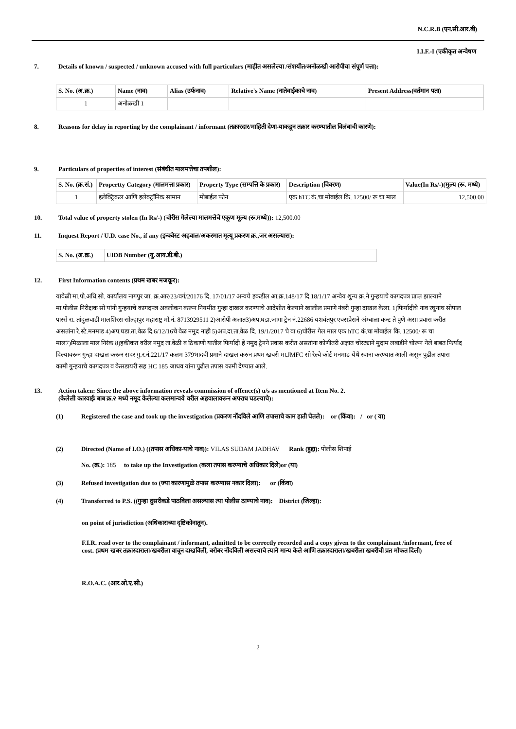N.C.R.B (एन.सी.आर.बी)
I.I.F.-I (एकीकृत अन्वेषण
7. Details of known / suspected / unknown accused with full particulars (माहीत असलेल्या /संशयीत/अनोळखी आरोपीचा संपूर्ण पत्ता):
| S. No. (अ.क्र.) | Name (नाव) | Alias (उर्फनाव) | Relative's Name (नातेवाईकाचे नाव) | Present Address(वर्तमान पता) |
| --- | --- | --- | --- | --- |
| 1 | अनोळखी 1 | | | |
8. Reasons for delay in reporting by the complainant / informant (तक्रारदार/माहिती देणा-याकडून तक्रार करण्यातील विलंबाची कारणे):
9. Particulars of properties of interest (संबंधीत मालमत्तेचा तपशील):
| S. No. (क्र.सं.) | Propertty Category (मालमत्ता प्रकार) | Property Type (सम्पत्ति के प्रकार) | Description (विवरण) | Value(In Rs/-)(मुल्य (रू. मध्ये) |
| --- | --- | --- | --- | --- |
| 1 | इलेक्ट्रिकल आणि इलेक्ट्रॉनिक सामान | मोबाईल फोन | एक hTC कं.चा मोबाईल कि. 12500/ रू चा माल | 12,500.00 |
10. Total value of property stolen (In Rs/-) (चोरीस गेलेल्या मालमत्तेचे एकूण मूल्य (रू.मध्ये)): 12,500.00
11. Inquest Report / U.D. case No., if any (इन्क्वेस्ट अहवाल/अकस्मात मृत्यू प्रकरण क्र.,जर असल्यास):
| S. No. (अ.क्र.) | UIDB Number (यु.आय.डी.बी.) |
| --- | --- |
12. First Information contents (प्रथम खबर मजकूर):
यावेळी मा.पो.अधि.सो. कार्यालय नागपुर जा. क्र.आर/23/वर्ग/20176 दि. 17/01/17 अन्वये इकडील आ.क्र.148/17 दि.18/1/17 अन्वेय शुन्य क्र.ने गुन्हयाचे कागदपत्र प्राप्त झाल्याने मा.पोलीस निरीक्षक सो यांनी गुन्हयाचे कागदपत्र अवलोकन करून नियमीत गुन्हा दाखल करण्याचे आदेशीत केल्याने खालील प्रमाणे नंबरी गुन्हा दाखल केला. 1)फिर्यादीचे नाव रघुनाथ सोपाल पारसे रा. तांदुळवाडी मालशिरस सोल्हापुर महाराष्ट्र मो.नं. 8713929511 2)आरोपी अज्ञात3)अप.घडा.जागा ट्रेन नं.22686 यशवंतपुर एक्सप्रेसने अंम्बाला कन्ट ते पुणे असा प्रवास करीत असतांना रे.स्टे.मनमाड 4)अप.घडा.ता.वेळ दि.6/12/16चे वेळ नमुद नाही 5)अप.दा.ता.वेळ दि. 19/1/2017 चे वा 6)चोरीस गेल माल एक hTC कं.चा मोबाईल कि. 12500/ रू चा माल7)मिळाला माल निरंक 8)हकीकत वरील नमुद ता.वेळी व ठिकाणी यातील फिर्यादी हे नमुद ट्रेनने प्रवास करीत असतांना कोणीतरी अज्ञात चोरट्याने मुदाम लबाडीने चोरून नेले बाबत फिर्याद दिल्यावरून गुन्हा दाखल करून सदर गु.र.नं.221/17 कलम 379भादवी प्रमाने दाखल करुन प्रथम खबरी मा.JMFC सो रेल्वे कोर्ट मनमाड येथे रवाना करण्यात आली असुन पुढील तपास कामी गुन्हयाचे कागदपत्र व केसडायरी सह HC 185 जाधव यांना पुढील तपास कामी देण्यात आले.
13. Action taken: Since the above information reveals commission of offence(s) u/s as mentioned at Item No. 2.
(केलेली कारवाईः बाब क्र.२ मध्ये नमूद केलेल्या कलमान्वये वरील अहवालावरून अपराध घडल्याचे):
(1) Registered the case and took up the investigation (प्रकरण नोंदविले आणि तपासाचे काम हाती घेतले): or (किंवा): / or ( या)
(2) Directed (Name of I.O.) ((तपास अधिका-याचे नाव)): VILAS SUDAM JADHAV Rank (हुद्दा): पोलीस शिपाई
No. (क्र.): 185 to take up the Investigation (कला तपास करण्याचे अधिकार दिले)or (या)
(3) Refused investigation due to (ज्या कारणामुळे तपास करण्यास नकार दिला): or (किंवा)
(4) Transferred to P.S. ((गुन्हा दुसरीकडे पाठविला असल्यास त्या पोलीस ठाण्याचे नाव): District (जिल्हा):
on point of jurisdiction (अधिकाराच्या दृष्टिकोनातून).
F.I.R. read over to the complainant / informant, admitted to be correctly recorded and a copy given to the complainant /informant, free of cost. (प्रथम खबर तक्रारदाराला/खबरीला वाचून दाखविली, बरोबर नोंदविली असल्याचे त्याने मान्य केले आणि तक्रारदाराला/खबरीला खबरीची प्रत मोफत दिली)
R.O.A.C. (आर.ओ.ए.सी.)
2